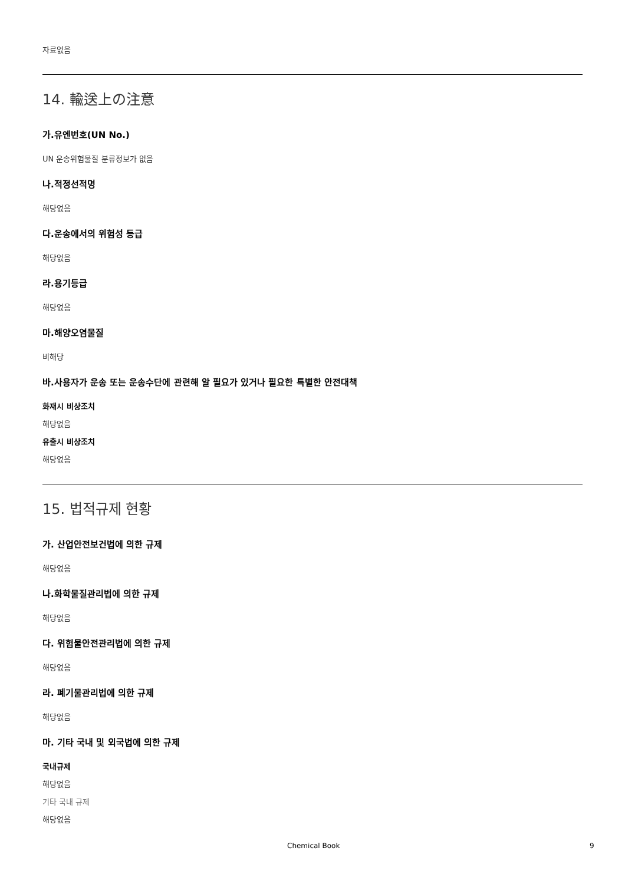자료없음
14. 輸送上の注意
가.유엔번호(UN No.)
UN 운송위험물질 분류정보가 없음
나.적정선적명
해당없음
다.운송에서의 위험성 등급
해당없음
라.용기등급
해당없음
마.해양오염물질
비해당
바.사용자가 운송 또는 운송수단에 관련해 알 필요가 있거나 필요한 특별한 안전대책
화재시 비상조치
해당없음
유출시 비상조치
해당없음
15. 법적규제 현황
가. 산업안전보건법에 의한 규제
해당없음
나.화학물질관리법에 의한 규제
해당없음
다. 위험물안전관리법에 의한 규제
해당없음
라. 폐기물관리법에 의한 규제
해당없음
마. 기타 국내 및 외국법에 의한 규제
국내규제
해당없음
기타 국내 규제
해당없음
Chemical Book 9